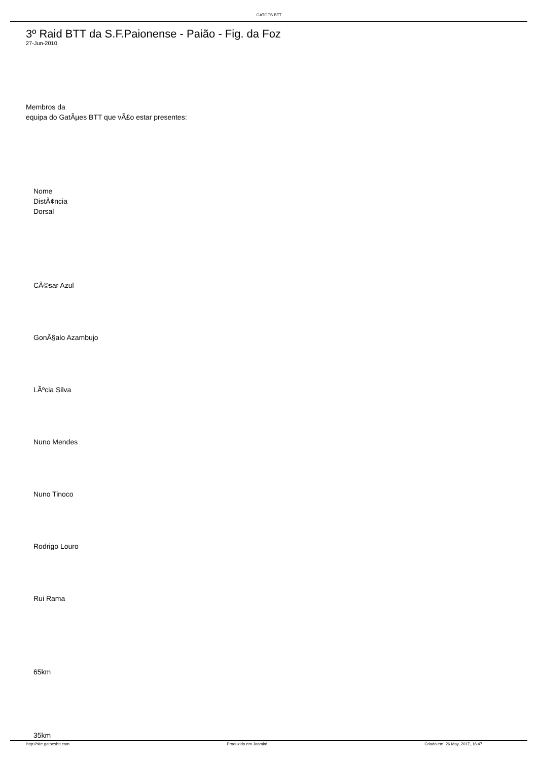GATOES BTT
3º Raid BTT da S.F.Paionense - Paião - Fig. da Foz
27-Jun-2010
Membros da
equipa do GatÃµes BTT que vÃ£o estar presentes:
Nome
DistÃ¢ncia
Dorsal
CÃ©sar Azul
GonÃ§alo Azambujo
LÃºcia Silva
Nuno Mendes
Nuno Tinoco
Rodrigo Louro
Rui Rama
65km
35km
http://site.gatoesbtt.com Produzido em Joomla! Criado em: 26 May, 2017, 16:47